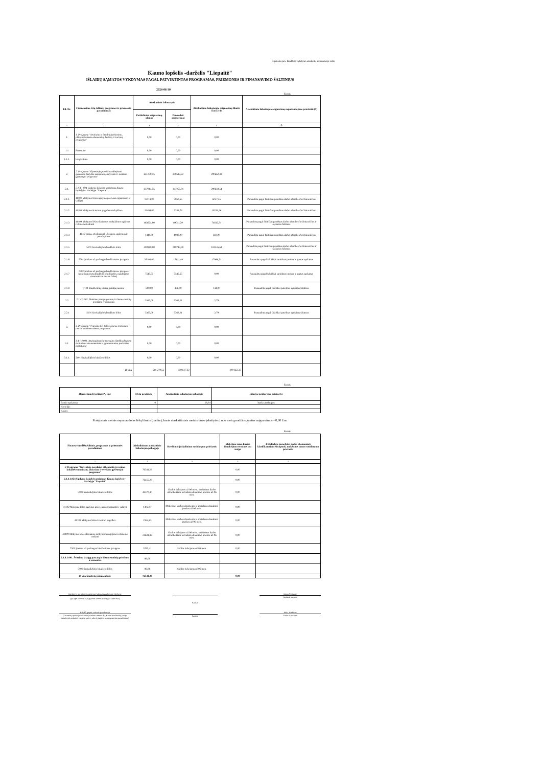3 priedas prie Biudžeto vykdymo ataskaitų aiškinamojo rašto
Kauno lopšelis -darželis "Liepaitė"
IŠLAIDŲ SĄMATOS VYKDYMAS PAGAL PATVIRTINTAS PROGRAMAS, PRIEMONES IR FINANSAVIMO ŠALTINIUS
2024-06-30
Eurais
| Eil. Nr. | Finansavimo lėšų šaltinis, programos ir priemonės pavadinimas | Ataskaitinis laikotarpis | | Ataskaitinio laikotarpio asignavimų likutis Eur (3-4) | Ataskaitinio laikotarpio asignavimų nepanaudojimo priežastis (5) |
| --- | --- | --- | --- | --- | --- |
| | | Patikslintas asignavimų planas | Panaudoti asignavimai | | |
| 1 | 2 | 3 | 4 | 5 | 6 |
| 1. | 1. Programa "Atvirumo ir bendradarbiavimo, plėtojant miesto ekonomiką, kultūrą ir turizmą programa" | 0,00 | 0,00 | 0,00 | |
| 1.1 | Priemonė | 0,00 | 0,00 | 0,00 | |
| 1.1.1. | lėšų šaltinis | 0,00 | 0,00 | 0,00 | |
| 2. | 2. Programa "Gyventojo poreikius atliepianti gyvenimo kokybės sumaniam, aktyviam ir sveikam gyventojui programa" | 641279,55 | 350617,22 | 290662,33 | |
| 2.1. | 2.1.4.1.024 Ugdymo kokybės gerinimas Kauno lopšelyje - darželyje "Liepaitė" | 637914,55 | 347255,01 | 290659,54 | |
| 2.1.1. | 41102 Mokymo lėšos ugdymo procesui organizuoti ir valdyti | 13118,00 | 7060,55 | 6057,45 | Panaudota pagal faktiškai pateiktus darbo užmokesčio žiniaraščius |
| 2.1.2 | 41103 Mokymo švietimo pagalbai mokyklose | 15498,00 | 5246,74 | 10251,26 | Panaudota pagal faktiškai pateiktus darbo užmokesčio žiniaraščius |
| 2.1.3 | 41109 Mokymo lėšos skiriamos mokykloms ugdymo reikmėms tenkinti | 163624,00 | 89011,29 | 74612,71 | Panaudota pagal faktiškai pateiktus darbo užmokesčio žiniaraščius ir sąskaitas faktūras |
| 2.1.4 | 4646 Vaikų, atvykusių iš Ukrainos, ugdymas ir pavežėjimas | 1440,00 | 1080,00 | 360,00 | Panaudota pagal faktiškai pateiktus darbo užmokesčio žiniaraščius |
| 2.1.5 | 5101 Savivaldybės biudžeto lėšos | 400989,00 | 219743,39 | 181245,61 | Panaudota pagal faktiškai pateiktus darbo užmokesčio žiniaraščius ir sąskaitas faktūras |
| 2.1.6 | 7301 Įmokos už paslaugas biudžetinėse įstaigose | 35100,00 | 17111,49 | 17988,51 | Panaudota pagal faktiškai surinktas įmokas ir gautas sąskaitas |
| 2.1.7 | 7302 Įmokos už paslaugas biudžetinėse įstaigose (praėjusių metų biudžeto lėšų likučio, naudojamo einamaisiais metais lėšos) | 7545,55 | 7545,55 | 0,00 | Panaudota pagal faktiškai surinktas įmokas ir gautas sąskaitas |
| 2.1.8 | 7101 Biudžetinių įstaigų patalpų nuoma | 600,00 | 456,00 | 144,00 | Panaudota pagal faktiškai pateiktas sąskaitas faktūras |
| 2.2 | 2.1.4.2.001. Švietimo įstaigų pastatų ir kiemo statinių priežiūra ir remontas | 3365,00 | 3362,21 | 2,79 | |
| 2.2.1 | 5101 Savivaldybės biudžeto lėšos | 3365,00 | 3362,21 | 2,79 | Panaudota pagal faktiškai pateiktas sąskaitas faktūras |
| 3. | 3. Programa "Tvarumo bei žaliojo kurso principais tvariai valdomo miesto programa" | 0,00 | 0,00 | 0,00 | |
| 3.1. | 3.4.1.4.001. Atsinaujinančių energijos išteklių diegimo skatinimas visuomeninės ir gyvenamosios paskirties pastatuose | 0,00 | 0,00 | 0,00 | |
| 3.1.1. | 5101 Savivaldybės biudžeto lėšos | 0,00 | 0,00 | 0,00 | |
| | iš viso | 641 279,55 | 350 617,22 | 290 662,33 | |
Eurais
| Biudžetinių lėšų likutis*, Eur | Metų pradžioje | Ataskaitinio laikotarpio pabaigoje | Likučio susidarymo priežastys |
| --- | --- | --- | --- |
| Banko sąskaitoje | 0 | 18,04 | banko paslaugos |
| Kortelėje | | | |
| Kasoje | | | |
Praėjusiais metais nepanaudotas lėšų likutis (banke), kuris ataskaitiniais metais buvo įskaitytas į nuo metų pradžios gautus asignavimus - 0,00 Eur.
Eurais
| Finansavimo lėšų šaltinis, programos ir priemonės pavadinimas | Įsiskolinimas ataskaitinio laikotarpio pabaigoje | Kreditinio įsiskolinimo susidarymo priežastis | Mokėtina suma kurios išmokėjimo terminas yra suėjęs | 4 Stulpelyje nurodytos skolos ekonominės klasifikatoriaus straipsnis, mokėtinos sumos susidarymo priežastis |
| --- | --- | --- | --- | --- |
| 1 | 2 | 3 | 4 | 5 |
| 2 Programa "Gyventojo poreikius atliepianti gyvenimo kokybės sumaniam, aktyviam ir sveikam gyventojui programa" | 76541,29 | | 0,00 | |
| 2.1.4.1.024 Ugdymo kokybės gerinimas Kauno lopšelyje - darželyje "Liepaitė" | 76455,28 | | 0,00 | |
| 5101 Savivaldybės biudžeto lėšos | 44370,30 | Skolos tiekėjams už 06 mėn., mokėtinas darbo užmokestis ir socialinio draudimo įmokos už 06 mėn. | 0,00 | |
| 41102 Mokymo lėšos ugdymo proceesui organizuoti ir valdyti | 1303,07 | Mokėtinas darbo užmokestis ir socialinio draudimo įmokos už 06 mėn. | 0,00 | |
| 41103 Mokymo lėšos švietimo pagalbai | 2354,63 | Mokėtinas darbo užmokestis ir socialinio draudimo įmokos už 06 mėn. | 0,00 | |
| 41109 Mokymo lėšos skiriamos mokykloms ugdymo reikmėms tenkinti | 24631,87 | Skolos tiekėjams už 06 mėn., mokėtinas darbo užmokestis ir socialinio draudimo įmokos už 06 mėn. | 0,00 | |
| 7301 Įmokos už paslaugas biudžetinėse įstaigose | 3795,41 | Skolos tiekėjams už 06 mėn. | 0,00 | |
| 2.1.4.2.001. Švietimo įstaigų pastatų ir kiemo statinių priežiūra ir remontas | 86,01 | | | |
| 5101 Savivaldybės biudžeto lėšos | 86,01 | Skolos tiekėjams už 06 mėn. | | |
| Iš viso biudžeto priemonėms: | 76541,29 | | 0,00 | |
Direktorės pavaduotoja ugdymui, laikinai pavaduojanti direktorę
(Įstaigos vadovo ar jo įgalioto asmens pareigų pavadinimas)
Parašas
Diana Aleksaitė
Vardas ir pavardė
KBĮBA grupės vadovės pavaduotoja
(Finansinę apskaitą tvarkančio juridinio asmens BĮ „Kauno biudžetinių įstaigų buhalterinė apskaita" įstaigos vadovo arba jo įgalioto asmens pareigų pavadinimas)
Parašas Jolita Zimbienė
Vardas ir pavardė